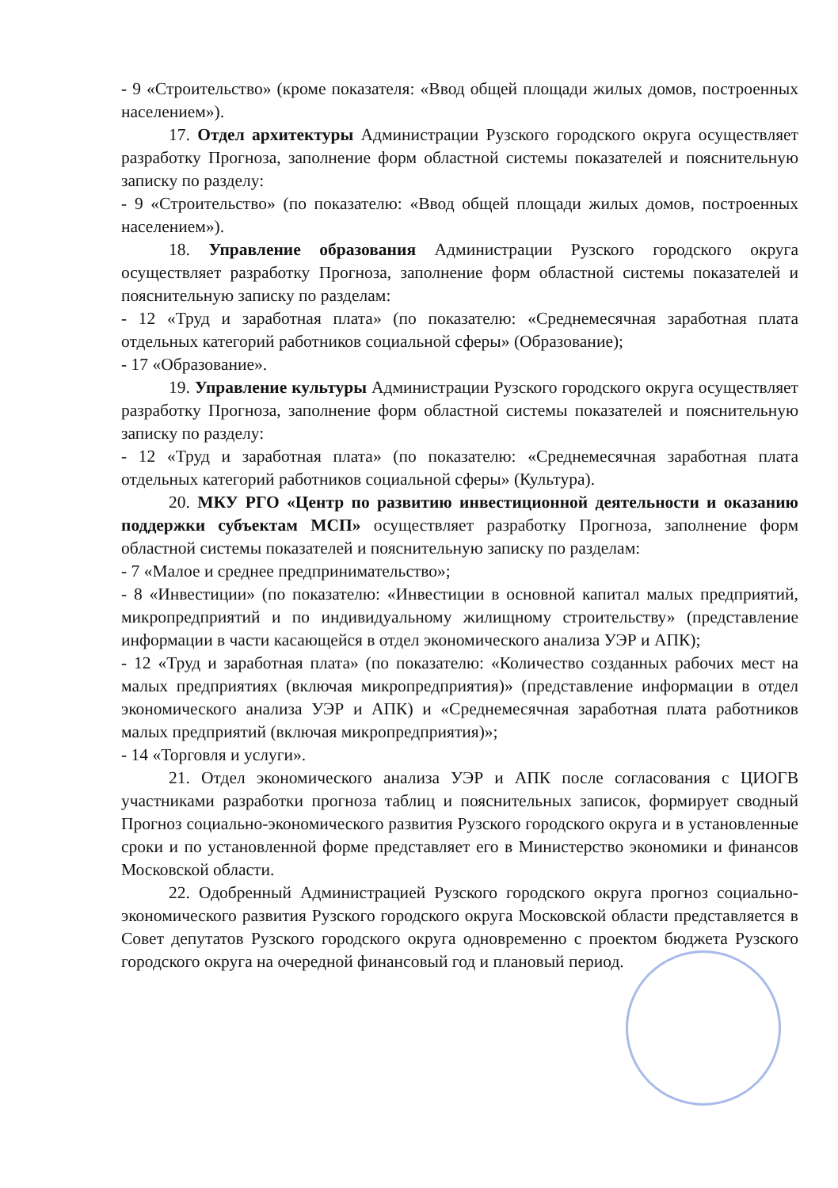- 9 «Строительство» (кроме показателя: «Ввод общей площади жилых домов, построенных населением»).
17. Отдел архитектуры Администрации Рузского городского округа осуществляет разработку Прогноза, заполнение форм областной системы показателей и пояснительную записку по разделу:
- 9 «Строительство» (по показателю: «Ввод общей площади жилых домов, построенных населением»).
18. Управление образования Администрации Рузского городского округа осуществляет разработку Прогноза, заполнение форм областной системы показателей и пояснительную записку по разделам:
- 12 «Труд и заработная плата» (по показателю: «Среднемесячная заработная плата отдельных категорий работников социальной сферы» (Образование);
- 17 «Образование».
19. Управление культуры Администрации Рузского городского округа осуществляет разработку Прогноза, заполнение форм областной системы показателей и пояснительную записку по разделу:
- 12 «Труд и заработная плата» (по показателю: «Среднемесячная заработная плата отдельных категорий работников социальной сферы» (Культура).
20. МКУ РГО «Центр по развитию инвестиционной деятельности и оказанию поддержки субъектам МСП» осуществляет разработку Прогноза, заполнение форм областной системы показателей и пояснительную записку по разделам:
- 7 «Малое и среднее предпринимательство»;
- 8 «Инвестиции» (по показателю: «Инвестиции в основной капитал малых предприятий, микропредприятий и по индивидуальному жилищному строительству» (представление информации в части касающейся в отдел экономического анализа УЭР и АПК);
- 12 «Труд и заработная плата» (по показателю: «Количество созданных рабочих мест на малых предприятиях (включая микропредприятия)» (представление информации в отдел экономического анализа УЭР и АПК) и «Среднемесячная заработная плата работников малых предприятий (включая микропредприятия)»;
- 14 «Торговля и услуги».
21. Отдел экономического анализа УЭР и АПК после согласования с ЦИОГВ участниками разработки прогноза таблиц и пояснительных записок, формирует сводный Прогноз социально-экономического развития Рузского городского округа и в установленные сроки и по установленной форме представляет его в Министерство экономики и финансов Московской области.
22. Одобренный Администрацией Рузского городского округа прогноз социально-экономического развития Рузского городского округа Московской области представляется в Совет депутатов Рузского городского округа одновременно с проектом бюджета Рузского городского округа на очередной финансовый год и плановый период.